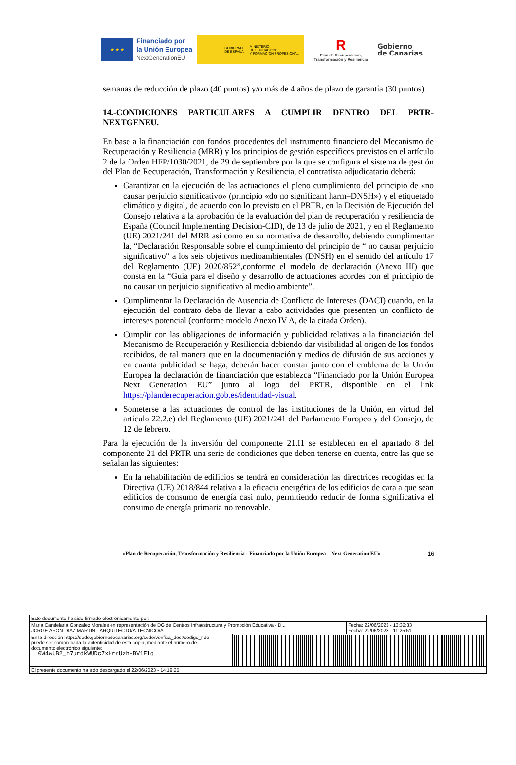★ ★ ★
Financiado por
la Unión Europea
NextGenerationEU
GOBIERNO
DE ESPAÑA
MINISTERIO
DE EDUCACIÓN
Y FORMACIÓN PROFESIONAL
R
Plan de Recuperación,
Transformación y Resiliencia
Gobierno
de Canarias
semanas de reducción de plazo (40 puntos) y/o más de 4 años de plazo de garantía (30 puntos).
14.-CONDICIONES PARTICULARES A CUMPLIR DENTRO DEL PRTR-NEXTGENEU.
En base a la financiación con fondos procedentes del instrumento financiero del Mecanismo de Recuperación y Resiliencia (MRR) y los principios de gestión específicos previstos en el artículo 2 de la Orden HFP/1030/2021, de 29 de septiembre por la que se configura el sistema de gestión del Plan de Recuperación, Transformación y Resiliencia, el contratista adjudicatario deberá:
Garantizar en la ejecución de las actuaciones el pleno cumplimiento del principio de «no causar perjuicio significativo» (principio «do no significant harm–DNSH») y el etiquetado climático y digital, de acuerdo con lo previsto en el PRTR, en la Decisión de Ejecución del Consejo relativa a la aprobación de la evaluación del plan de recuperación y resiliencia de España (Council Implementing Decision-CID), de 13 de julio de 2021, y en el Reglamento (UE) 2021/241 del MRR así como en su normativa de desarrollo, debiendo cumplimentar la, “Declaración Responsable sobre el cumplimiento del principio de “ no causar perjuicio significativo” a los seis objetivos medioambientales (DNSH) en el sentido del artículo 17 del Reglamento (UE) 2020/852”,conforme el modelo de declaración (Anexo III) que consta en la “Guía para el diseño y desarrollo de actuaciones acordes con el principio de no causar un perjuicio significativo al medio ambiente”.
Cumplimentar la Declaración de Ausencia de Conflicto de Intereses (DACI) cuando, en la ejecución del contrato deba de llevar a cabo actividades que presenten un conflicto de intereses potencial (conforme modelo Anexo IV A, de la citada Orden).
Cumplir con las obligaciones de información y publicidad relativas a la financiación del Mecanismo de Recuperación y Resiliencia debiendo dar visibilidad al origen de los fondos recibidos, de tal manera que en la documentación y medios de difusión de sus acciones y en cuanta publicidad se haga, deberán hacer constar junto con el emblema de la Unión Europea la declaración de financiación que establezca “Financiado por la Unión Europea Next Generation EU” junto al logo del PRTR, disponible en el link https://planderecuperacion.gob.es/identidad-visual.
Someterse a las actuaciones de control de las instituciones de la Unión, en virtud del artículo 22.2.e) del Reglamento (UE) 2021/241 del Parlamento Europeo y del Consejo, de 12 de febrero.
Para la ejecución de la inversión del componente 21.I1 se establecen en el apartado 8 del componente 21 del PRTR una serie de condiciones que deben tenerse en cuenta, entre las que se señalan las siguientes:
En la rehabilitación de edificios se tendrá en consideración las directrices recogidas en la Directiva (UE) 2018/844 relativa a la eficacia energética de los edificios de cara a que sean edificios de consumo de energía casi nulo, permitiendo reducir de forma significativa el consumo de energía primaria no renovable.
«Plan de Recuperación, Transformación y Resiliencia - Financiado por la Unión Europea – Next Generation EU» 16
| Este documento ha sido firmado electrónicamente por: | | |
| Maria Candelaria Gonzalez Morales en representación de DG de Centros Infraestructura y Promoción Educativa - D... JORGE ARON DIAZ MARTIN - ARQUITECTO/A TECNICO/A | | Fecha: 22/06/2023 - 13:32:33 Fecha: 22/06/2023 - 11:25:51 |
| En la dirección https://sede.gobiernodecanarias.org/sede/verifica_doc?codigo_nde= puede ser comprobada la autenticidad de esta copia, mediante el número de documento electrónico siguiente: 0W4wUB2_h7urdkWUDc7xHrrUzh-BV1Elq | | |
| El presente documento ha sido descargado el 22/06/2023 - 14:19:25 | | |